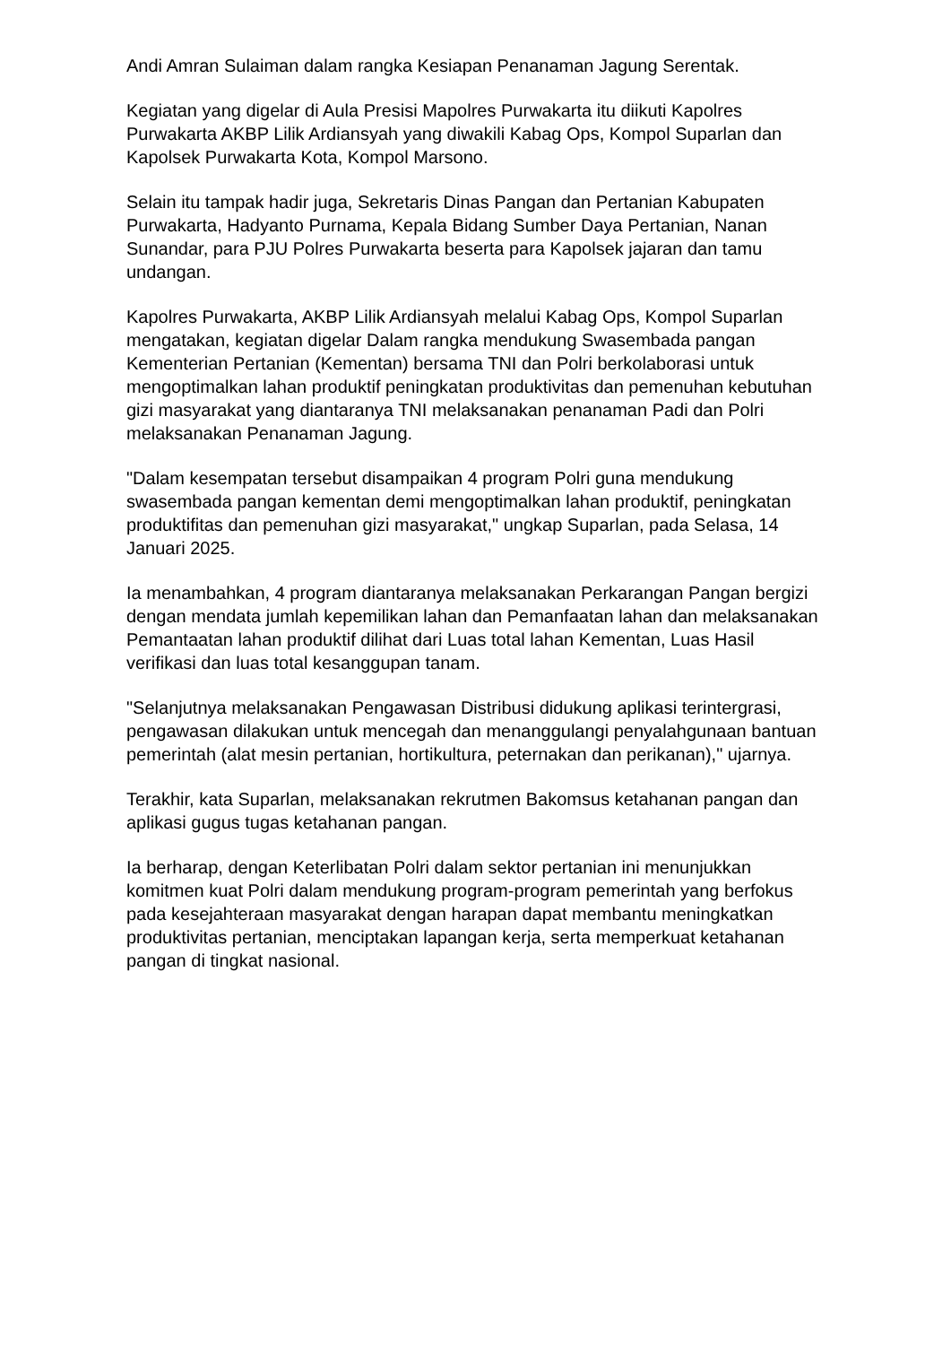Andi Amran Sulaiman dalam rangka Kesiapan Penanaman Jagung Serentak.
Kegiatan yang digelar di Aula Presisi Mapolres Purwakarta itu diikuti Kapolres Purwakarta AKBP Lilik Ardiansyah yang diwakili Kabag Ops, Kompol Suparlan dan Kapolsek Purwakarta Kota, Kompol Marsono.
Selain itu tampak hadir juga, Sekretaris Dinas Pangan dan Pertanian Kabupaten Purwakarta, Hadyanto Purnama, Kepala Bidang Sumber Daya Pertanian, Nanan Sunandar, para PJU Polres Purwakarta beserta para Kapolsek jajaran dan tamu undangan.
Kapolres Purwakarta, AKBP Lilik Ardiansyah melalui Kabag Ops, Kompol Suparlan mengatakan, kegiatan digelar Dalam rangka mendukung Swasembada pangan Kementerian Pertanian (Kementan) bersama TNI dan Polri berkolaborasi untuk mengoptimalkan lahan produktif peningkatan produktivitas dan pemenuhan kebutuhan gizi masyarakat yang diantaranya TNI melaksanakan penanaman Padi dan Polri melaksanakan Penanaman Jagung.
"Dalam kesempatan tersebut disampaikan 4 program Polri guna mendukung swasembada pangan kementan demi mengoptimalkan lahan produktif, peningkatan produktifitas dan pemenuhan gizi masyarakat," ungkap Suparlan, pada Selasa, 14 Januari 2025.
Ia menambahkan, 4 program diantaranya melaksanakan Perkarangan Pangan bergizi dengan mendata jumlah kepemilikan lahan dan Pemanfaatan lahan dan melaksanakan Pemantaatan lahan produktif dilihat dari Luas total lahan Kementan, Luas Hasil verifikasi dan luas total kesanggupan tanam.
"Selanjutnya melaksanakan Pengawasan Distribusi didukung aplikasi terintergrasi, pengawasan dilakukan untuk mencegah dan menanggulangi penyalahgunaan bantuan pemerintah (alat mesin pertanian, hortikultura, peternakan dan perikanan)," ujarnya.
Terakhir, kata Suparlan, melaksanakan rekrutmen Bakomsus ketahanan pangan dan aplikasi gugus tugas ketahanan pangan.
Ia berharap, dengan Keterlibatan Polri dalam sektor pertanian ini menunjukkan komitmen kuat Polri dalam mendukung program-program pemerintah yang berfokus pada kesejahteraan masyarakat dengan harapan dapat membantu meningkatkan produktivitas pertanian, menciptakan lapangan kerja, serta memperkuat ketahanan pangan di tingkat nasional.